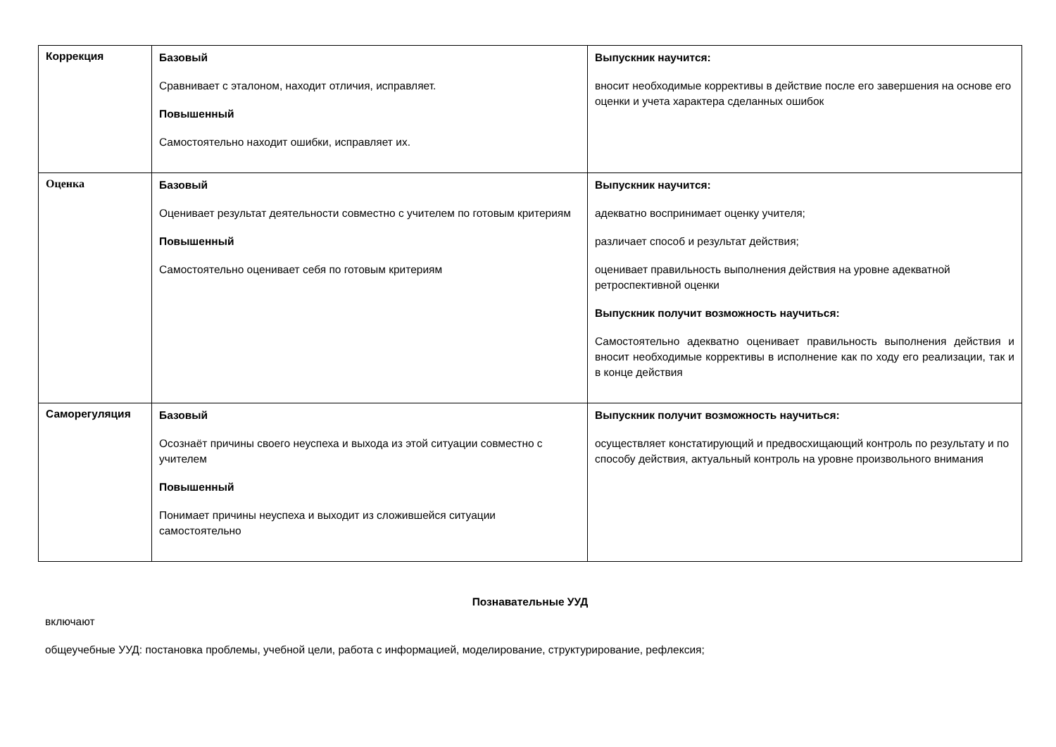| Коррекция | Базовый Сравнивает с эталоном, находит отличия, исправляет. Повышенный Самостоятельно находит ошибки, исправляет их. | Выпускник научится: вносит необходимые коррективы в действие после его завершения на основе его оценки и учета характера сделанных ошибок |
| Оценка | Базовый Оценивает результат деятельности совместно с учителем по готовым критериям Повышенный Самостоятельно оценивает себя по готовым критериям | Выпускник научится: адекватно воспринимает оценку учителя; различает способ и результат действия; оценивает правильность выполнения действия на уровне адекватной ретроспективной оценки Выпускник получит возможность научиться: Самостоятельно адекватно оценивает правильность выполнения действия и вносит необходимые коррективы в исполнение как по ходу его реализации, так и в конце действия |
| Саморегуляция | Базовый Осознаёт причины своего неуспеха и выхода из этой ситуации совместно с учителем Повышенный Понимает причины неуспеха и выходит из сложившейся ситуации самостоятельно | Выпускник получит возможность научиться: осуществляет констатирующий и предвосхищающий контроль по результату и по способу действия, актуальный контроль на уровне произвольного внимания |
Познавательные УУД
включают
общеучебные УУД: постановка проблемы, учебной цели, работа с информацией, моделирование, структурирование, рефлексия;